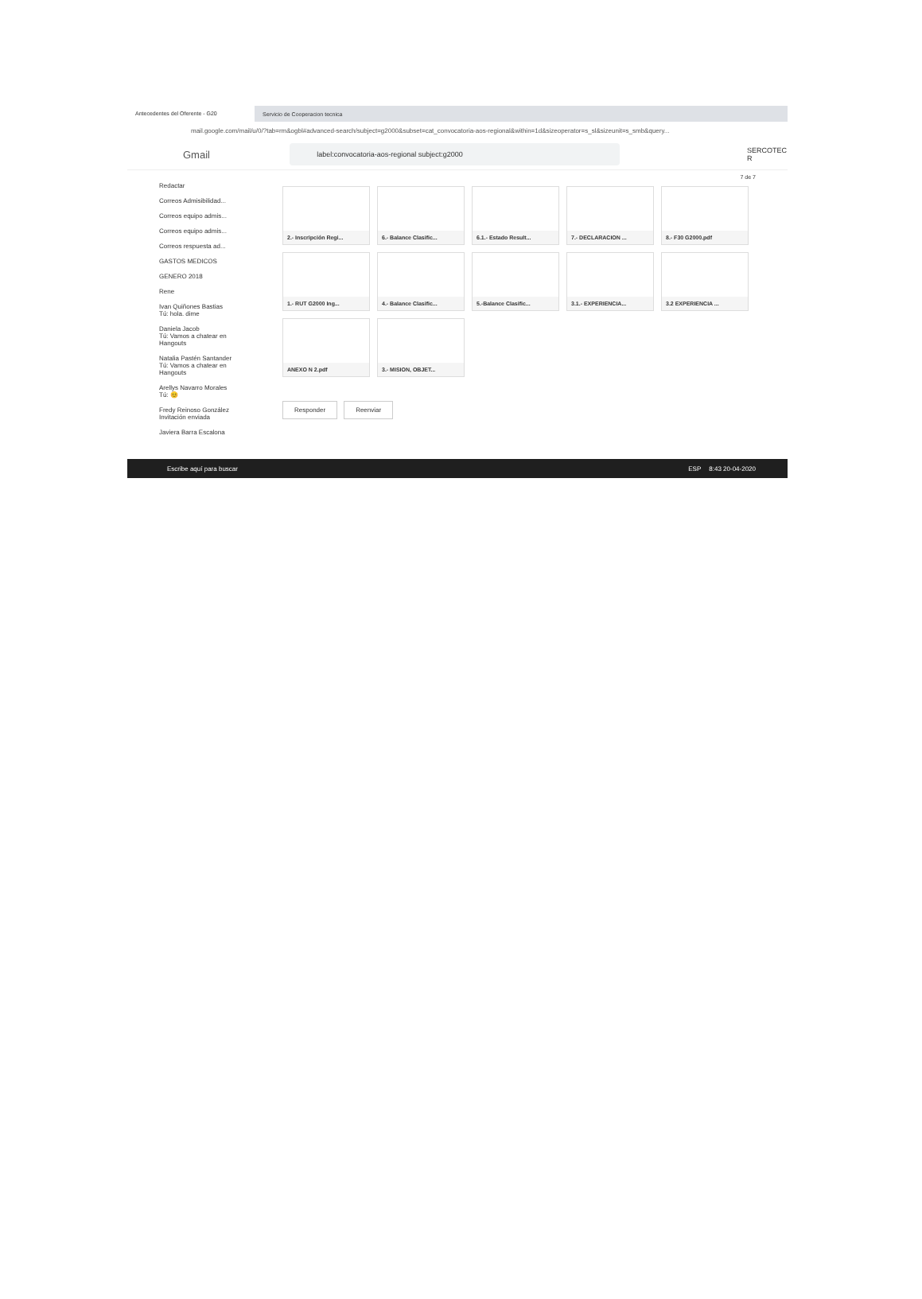Antecedentes del Oferente - G20
Servicio de Cooperacion tecnica
mail.google.com/mail/u/0/?tab=rm&ogbl#advanced-search/subject=g2000&subset=cat_convocatoria-aos-regional&within=1d&sizeoperator=s_sl&sizeunit=s_smb&query...
Gmail
label:convocatoria-aos-regional subject:g2000
SERCOTEC R
Redactar
Correos Admisibilidad...
Correos equipo admis...
Correos equipo admis...
Correos respuesta ad...
GASTOS MEDICOS
GENERO 2018
Rene
Ivan Quiñones Bastias
Tú: hola. dime
Daniela Jacob
Tú: Vamos a chatear en Hangouts
Natalia Pastén Santander
Tú: Vamos a chatear en Hangouts
Arellys Navarro Morales
Tú: 😊
Fredy Reinoso González
Invitación enviada
Javiera Barra Escalona
7 de 7
2.- Inscripción Regi...
6.- Balance Clasific...
6.1.- Estado Result...
7.- DECLARACION ...
8.- F30 G2000.pdf
1.- RUT G2000 Ing...
4.- Balance Clasific...
5.-Balance Clasific...
3.1.- EXPERIENCIA...
3.2 EXPERIENCIA ...
ANEXO N 2.pdf
3.- MISION, OBJET...
Responder Reenviar
Escribe aquí para buscar ESP 8:43 20-04-2020